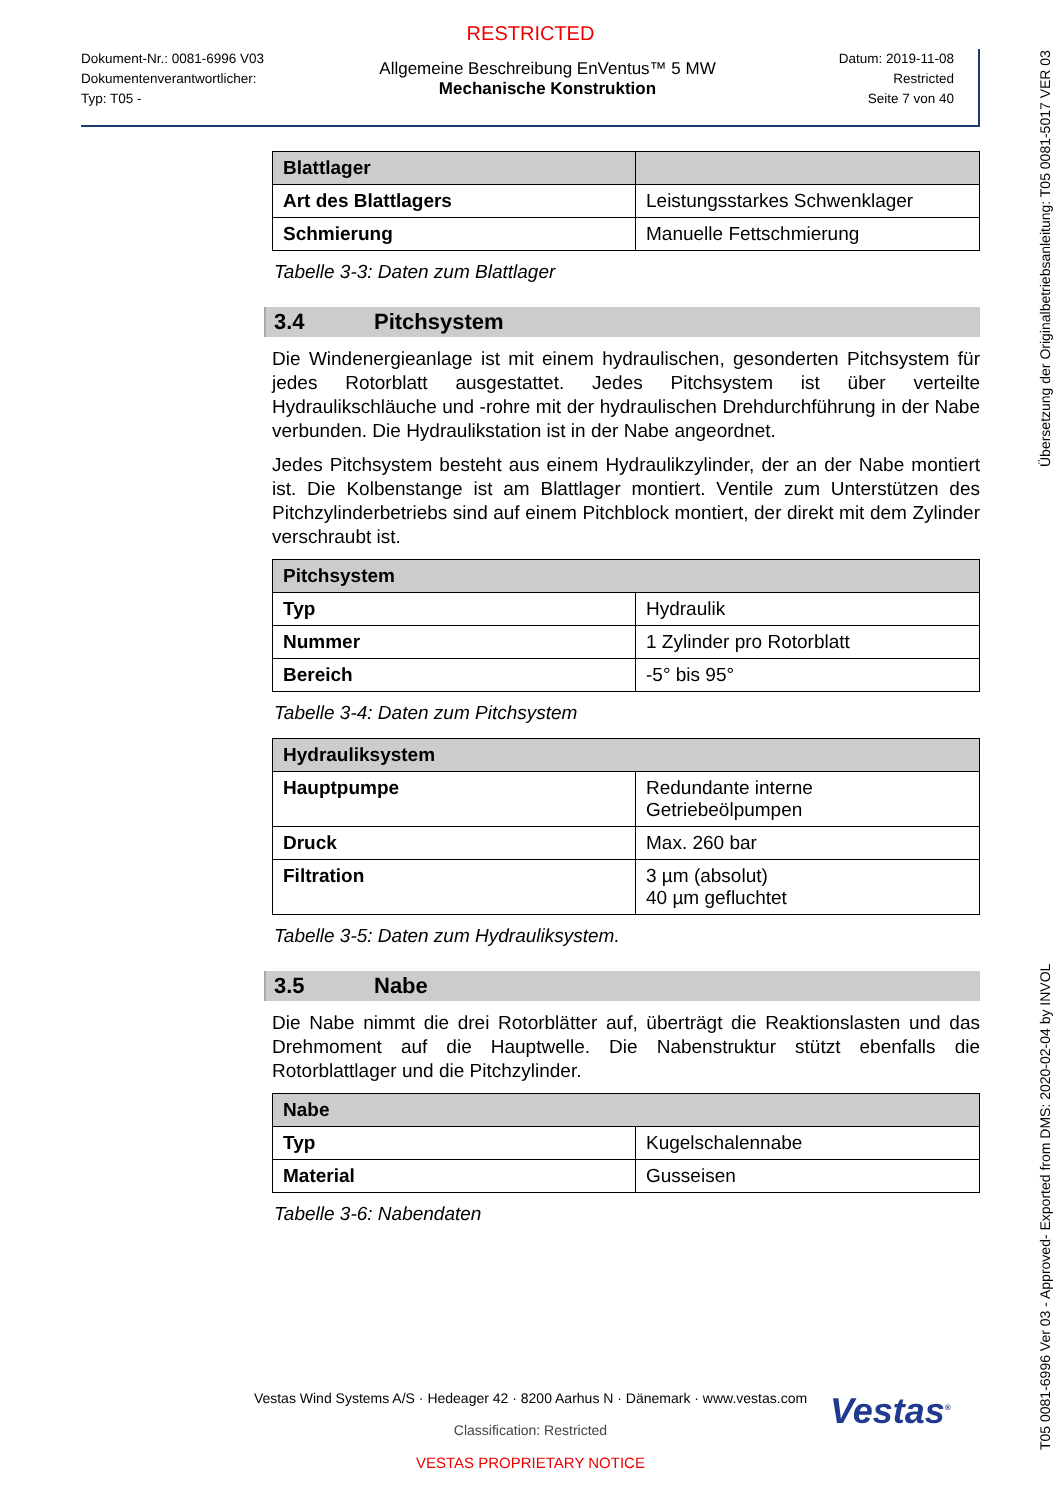RESTRICTED
Dokument-Nr.: 0081-6996 V03
Dokumentenverantwortlicher:
Typ: T05 -
Allgemeine Beschreibung EnVentus™ 5 MW
Mechanische Konstruktion
Datum: 2019-11-08
Restricted
Seite 7 von 40
| Blattlager | |
| --- | --- |
| Art des Blattlagers | Leistungsstarkes Schwenklager |
| Schmierung | Manuelle Fettschmierung |
Tabelle 3-3: Daten zum Blattlager
3.4 Pitchsystem
Die Windenergieanlage ist mit einem hydraulischen, gesonderten Pitchsystem für jedes Rotorblatt ausgestattet. Jedes Pitchsystem ist über verteilte Hydraulikschläuche und -rohre mit der hydraulischen Drehdurchführung in der Nabe verbunden. Die Hydraulikstation ist in der Nabe angeordnet.
Jedes Pitchsystem besteht aus einem Hydraulikzylinder, der an der Nabe montiert ist. Die Kolbenstange ist am Blattlager montiert. Ventile zum Unterstützen des Pitchzylinderbetriebs sind auf einem Pitchblock montiert, der direkt mit dem Zylinder verschraubt ist.
| Pitchsystem | |
| --- | --- |
| Typ | Hydraulik |
| Nummer | 1 Zylinder pro Rotorblatt |
| Bereich | -5° bis 95° |
Tabelle 3-4: Daten zum Pitchsystem
| Hydrauliksystem | |
| --- | --- |
| Hauptpumpe | Redundante interne Getriebeölpumpen |
| Druck | Max. 260 bar |
| Filtration | 3 µm (absolut) 40 µm gefluchtet |
Tabelle 3-5: Daten zum Hydrauliksystem.
3.5 Nabe
Die Nabe nimmt die drei Rotorblätter auf, überträgt die Reaktionslasten und das Drehmoment auf die Hauptwelle. Die Nabenstruktur stützt ebenfalls die Rotorblattlager und die Pitchzylinder.
| Nabe | |
| --- | --- |
| Typ | Kugelschalennabe |
| Material | Gusseisen |
Tabelle 3-6: Nabendaten
Vestas<sup>®</sup>
Vestas Wind Systems A/S · Hedeager 42 · 8200 Aarhus N · Dänemark · www.vestas.com
Classification: Restricted
VESTAS PROPRIETARY NOTICE
T05 0081-6996 Ver 03 - Approved- Exported from DMS: 2020-02-04 by INVOL Übersetzung der Originalbetriebsanleitung: T05 0081-5017 VER 03